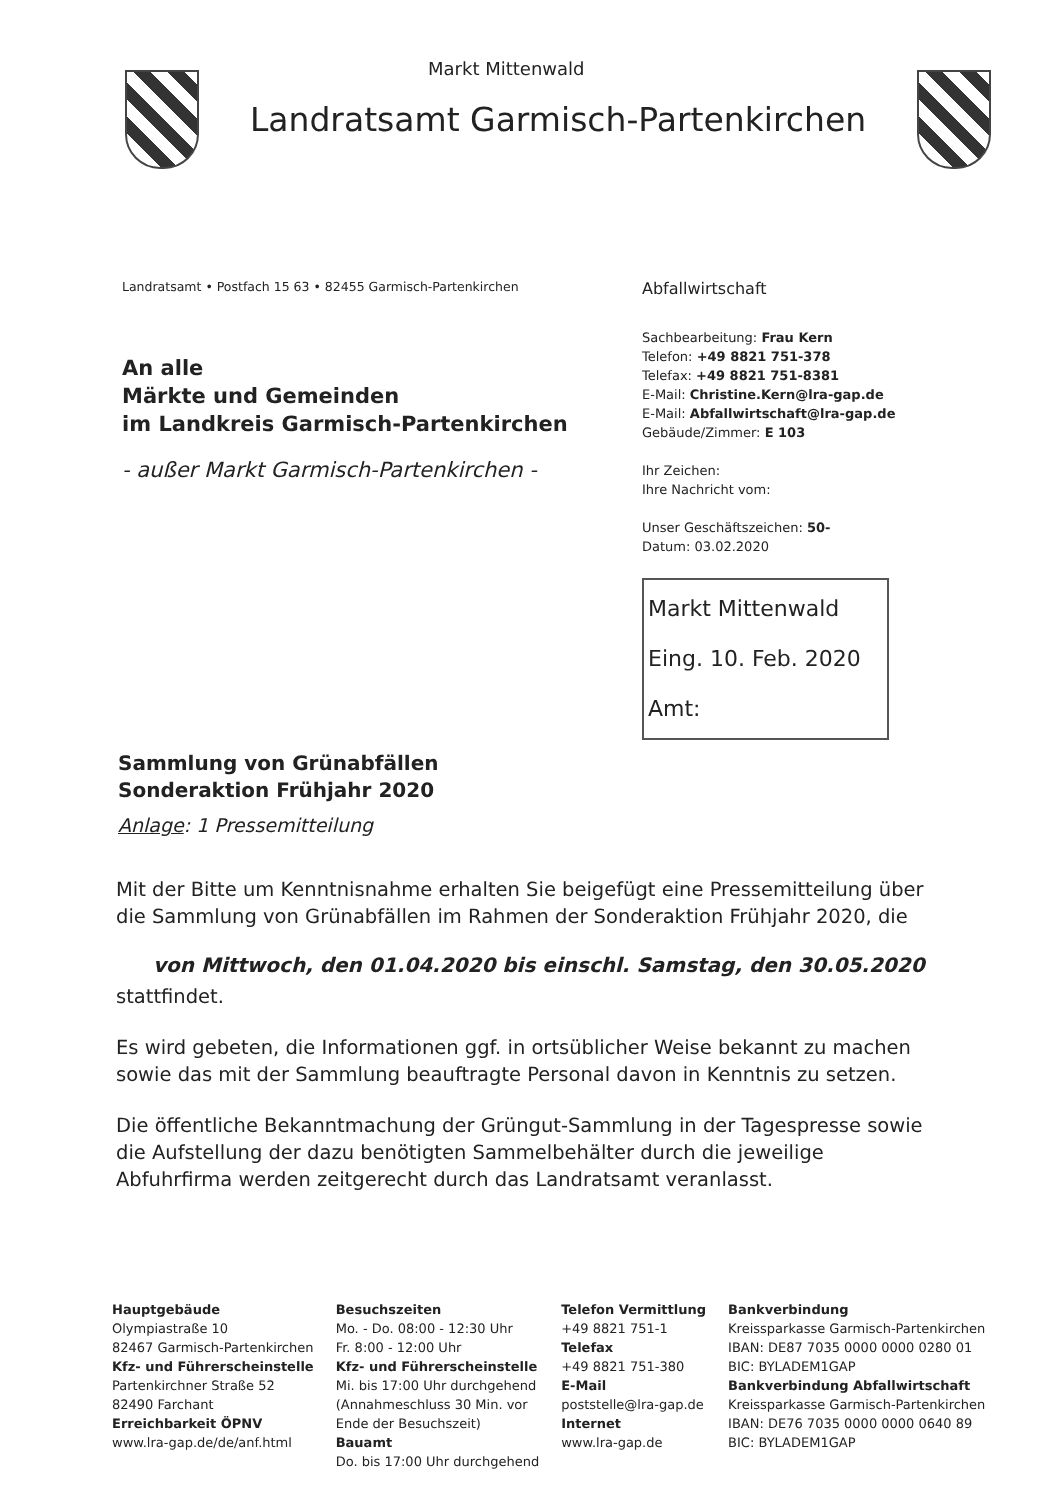Markt Mittenwald
Landratsamt Garmisch-Partenkirchen
Landratsamt • Postfach 15 63 • 82455 Garmisch-Partenkirchen
An alle
Märkte und Gemeinden
im Landkreis Garmisch-Partenkirchen
- außer Markt Garmisch-Partenkirchen -
Abfallwirtschaft
Sachbearbeitung: Frau Kern
Telefon: +49 8821 751-378
Telefax: +49 8821 751-8381
E-Mail: Christine.Kern@lra-gap.de
E-Mail: Abfallwirtschaft@lra-gap.de
Gebäude/Zimmer: E 103
Ihr Zeichen:
Ihre Nachricht vom:
Unser Geschäftszeichen: 50-
Datum: 03.02.2020
Markt Mittenwald
Eing. 10. Feb. 2020
Amt:
Sammlung von Grünabfällen
Sonderaktion Frühjahr 2020
Anlage: 1 Pressemitteilung
Mit der Bitte um Kenntnisnahme erhalten Sie beigefügt eine Pressemitteilung über die Sammlung von Grünabfällen im Rahmen der Sonderaktion Frühjahr 2020, die
von Mittwoch, den 01.04.2020 bis einschl. Samstag, den 30.05.2020
stattfindet.
Es wird gebeten, die Informationen ggf. in ortsüblicher Weise bekannt zu machen sowie das mit der Sammlung beauftragte Personal davon in Kenntnis zu setzen.
Die öffentliche Bekanntmachung der Grüngut-Sammlung in der Tagespresse sowie die Aufstellung der dazu benötigten Sammelbehälter durch die jeweilige Abfuhrfirma werden zeitgerecht durch das Landratsamt veranlasst.
Hauptgebäude
Olympiastraße 10
82467 Garmisch-Partenkirchen
Kfz- und Führerscheinstelle
Partenkirchner Straße 52
82490 Farchant
Erreichbarkeit ÖPNV
www.lra-gap.de/de/anf.html
Besuchszeiten
Mo. - Do. 08:00 - 12:30 Uhr
Fr. 8:00 - 12:00 Uhr
Kfz- und Führerscheinstelle
Mi. bis 17:00 Uhr durchgehend
(Annahmeschluss 30 Min. vor
Ende der Besuchszeit)
Bauamt
Do. bis 17:00 Uhr durchgehend
Telefon Vermittlung
+49 8821 751-1
Telefax
+49 8821 751-380
E-Mail
poststelle@lra-gap.de
Internet
www.lra-gap.de
Bankverbindung
Kreissparkasse Garmisch-Partenkirchen
IBAN: DE87 7035 0000 0000 0280 01
BIC: BYLADEM1GAP
Bankverbindung Abfallwirtschaft
Kreissparkasse Garmisch-Partenkirchen
IBAN: DE76 7035 0000 0000 0640 89
BIC: BYLADEM1GAP